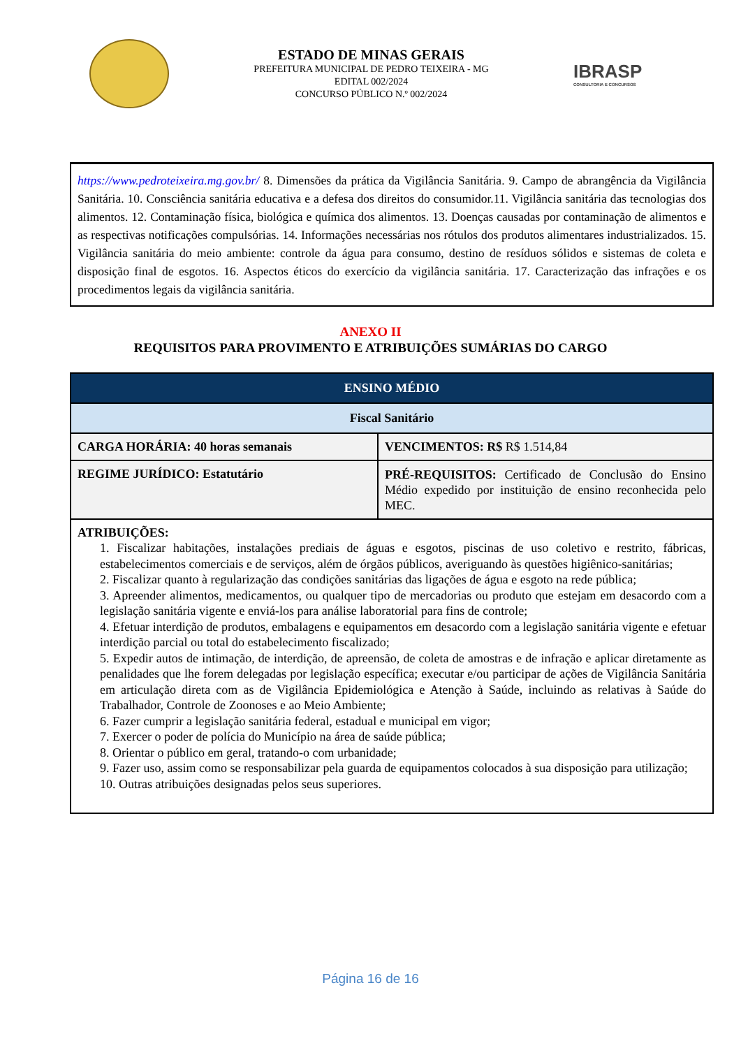ESTADO DE MINAS GERAIS
PREFEITURA MUNICIPAL DE PEDRO TEIXEIRA - MG
EDITAL 002/2024
CONCURSO PÚBLICO N.º 002/2024
IBRASP
CONSULTORIA E CONCURSOS
https://www.pedroteixeira.mg.gov.br/ 8. Dimensões da prática da Vigilância Sanitária. 9. Campo de abrangência da Vigilância Sanitária. 10. Consciência sanitária educativa e a defesa dos direitos do consumidor.11. Vigilância sanitária das tecnologias dos alimentos. 12. Contaminação física, biológica e química dos alimentos. 13. Doenças causadas por contaminação de alimentos e as respectivas notificações compulsórias. 14. Informações necessárias nos rótulos dos produtos alimentares industrializados. 15. Vigilância sanitária do meio ambiente: controle da água para consumo, destino de resíduos sólidos e sistemas de coleta e disposição final de esgotos. 16. Aspectos éticos do exercício da vigilância sanitária. 17. Caracterização das infrações e os procedimentos legais da vigilância sanitária.
ANEXO II
REQUISITOS PARA PROVIMENTO E ATRIBUIÇÕES SUMÁRIAS DO CARGO
| ENSINO MÉDIO | |
| --- | --- |
| Fiscal Sanitário | |
| CARGA HORÁRIA: 40 horas semanais | VENCIMENTOS: R$ R$ 1.514,84 |
| REGIME JURÍDICO: Estatutário | PRÉ-REQUISITOS: Certificado de Conclusão do Ensino Médio expedido por instituição de ensino reconhecida pelo MEC. |
| ATRIBUIÇÕES: 1. Fiscalizar habitações, instalações prediais de águas e esgotos, piscinas de uso coletivo e restrito, fábricas, estabelecimentos comerciais e de serviços, além de órgãos públicos, averiguando às questões higiênico-sanitárias; 2. Fiscalizar quanto à regularização das condições sanitárias das ligações de água e esgoto na rede pública; 3. Apreender alimentos, medicamentos, ou qualquer tipo de mercadorias ou produto que estejam em desacordo com a legislação sanitária vigente e enviá-los para análise laboratorial para fins de controle; 4. Efetuar interdição de produtos, embalagens e equipamentos em desacordo com a legislação sanitária vigente e efetuar interdição parcial ou total do estabelecimento fiscalizado; 5. Expedir autos de intimação, de interdição, de apreensão, de coleta de amostras e de infração e aplicar diretamente as penalidades que lhe forem delegadas por legislação específica; executar e/ou participar de ações de Vigilância Sanitária em articulação direta com as de Vigilância Epidemiológica e Atenção à Saúde, incluindo as relativas à Saúde do Trabalhador, Controle de Zoonoses e ao Meio Ambiente; 6. Fazer cumprir a legislação sanitária federal, estadual e municipal em vigor; 7. Exercer o poder de polícia do Município na área de saúde pública; 8. Orientar o público em geral, tratando-o com urbanidade; 9. Fazer uso, assim como se responsabilizar pela guarda de equipamentos colocados à sua disposição para utilização; 10. Outras atribuições designadas pelos seus superiores. | |
Página 16 de 16